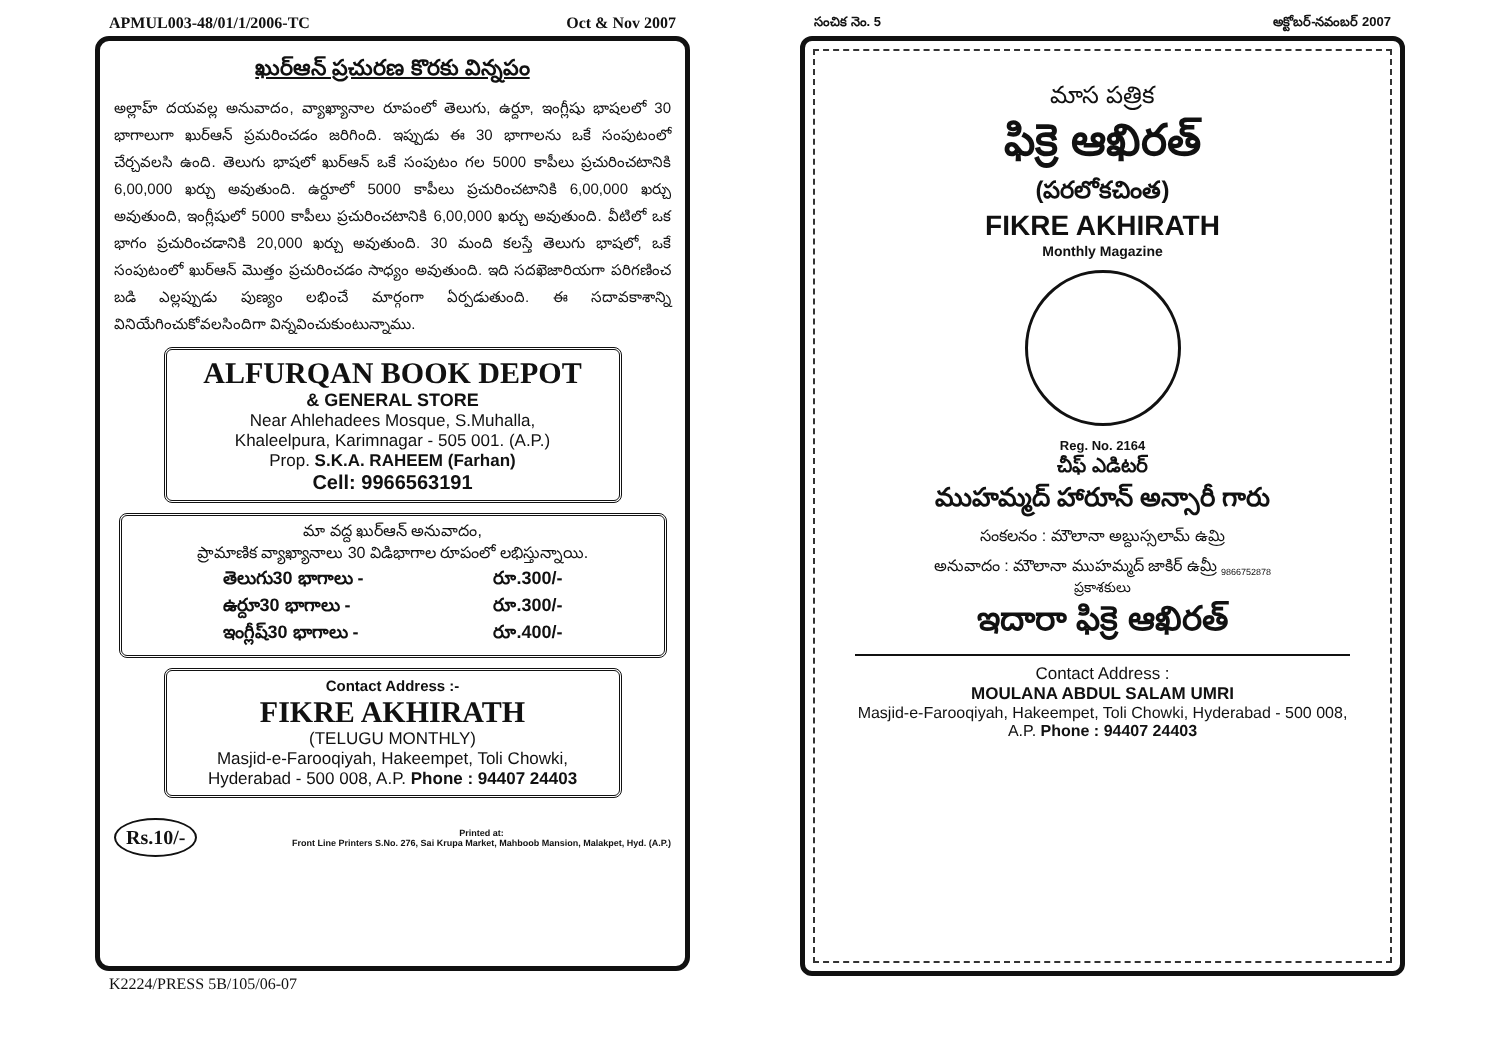APMUL003-48/01/1/2006-TC Oct & Nov 2007
ఖుర్‌ఆన్ ప్రచురణ కొరకు విన్నపం
అల్లాహ్ దయవల్ల అనువాదం, వ్యాఖ్యానాల రూపంలో తెలుగు, ఉర్దూ, ఇంగ్లీషు భాషలలో 30 భాగాలుగా ఖుర్‌ఆన్ ప్రమరించడం జరిగింది. ఇప్పుడు ఈ 30 భాగాలను ఒకే సంపుటంలో చేర్చవలసి ఉంది. తెలుగు భాషలో ఖుర్‌ఆన్ ఒకే సంపుటం గల 5000 కాపీలు ప్రచురించటానికి 6,00,000 ఖర్చు అవుతుంది. ఉర్దూలో 5000 కాపీలు ప్రచురించటానికి 6,00,000 ఖర్చు అవుతుంది, ఇంగ్లీషులో 5000 కాపీలు ప్రచురించటానికి 6,00,000 ఖర్చు అవుతుంది. వీటిలో ఒక భాగం ప్రచురించడానికి 20,000 ఖర్చు అవుతుంది. 30 మంది కలస్తే తెలుగు భాషలో, ఒకే సంపుటంలో ఖుర్‌ఆన్ మొత్తం ప్రచురించడం సాధ్యం అవుతుంది. ఇది సదఖెజారియగా పరిగణించ బడి ఎల్లప్పుడు పుణ్యం లభించే మార్గంగా ఏర్పడుతుంది. ఈ సదావకాశాన్ని వినియేగించుకోవలసిందిగా విన్నవించుకుంటున్నాము.
ALFURQAN BOOK DEPOT
& GENERAL STORE
Near Ahlehadees Mosque, S.Muhalla,
Khaleelpura, Karimnagar - 505 001. (A.P.)
Prop. S.K.A. RAHEEM (Farhan)
Cell: 9966563191
మా వద్ద ఖుర్‌ఆన్ అనువాదం,
ప్రామాణిక వ్యాఖ్యానాలు 30 విడిభాగాల రూపంలో లభిస్తున్నాయి.
తెలుగు30 భాగాలు - రూ.300/-
ఉర్దూ30 భాగాలు - రూ.300/-
ఇంగ్లీష్30 భాగాలు - రూ.400/-
Contact Address :-
FIKRE AKHIRATH
(TELUGU MONTHLY)
Masjid-e-Farooqiyah, Hakeempet, Toli Chowki,
Hyderabad - 500 008, A.P. Phone : 94407 24403
Rs.10/- Printed at:
Front Line Printers S.No. 276, Sai Krupa Market, Mahboob Mansion, Malakpet, Hyd. (A.P.)
K2224/PRESS 5B/105/06-07
సంచిక నెం. 5 అక్టోబర్-నవంబర్ 2007
మాస పత్రిక
ఫిక్రె ఆఖిరత్
(పరలోకచింత)
FIKRE AKHIRATH
Monthly Magazine
Reg. No. 2164
చీఫ్ ఎడిటర్
ముహమ్మద్ హారూన్ అన్సారీ గారు
సంకలనం : మౌలానా అబ్దుస్సలామ్ ఉమ్రి
అనువాదం : మౌలానా ముహమ్మద్ జాకిర్ ఉమ్రీ <sub>9866752878</sub>
ప్రకాశకులు
ఇదారా ఫిక్రె ఆఖిరత్
Contact Address :
MOULANA ABDUL SALAM UMRI
Masjid-e-Farooqiyah, Hakeempet, Toli Chowki, Hyderabad - 500 008, A.P. Phone : 94407 24403